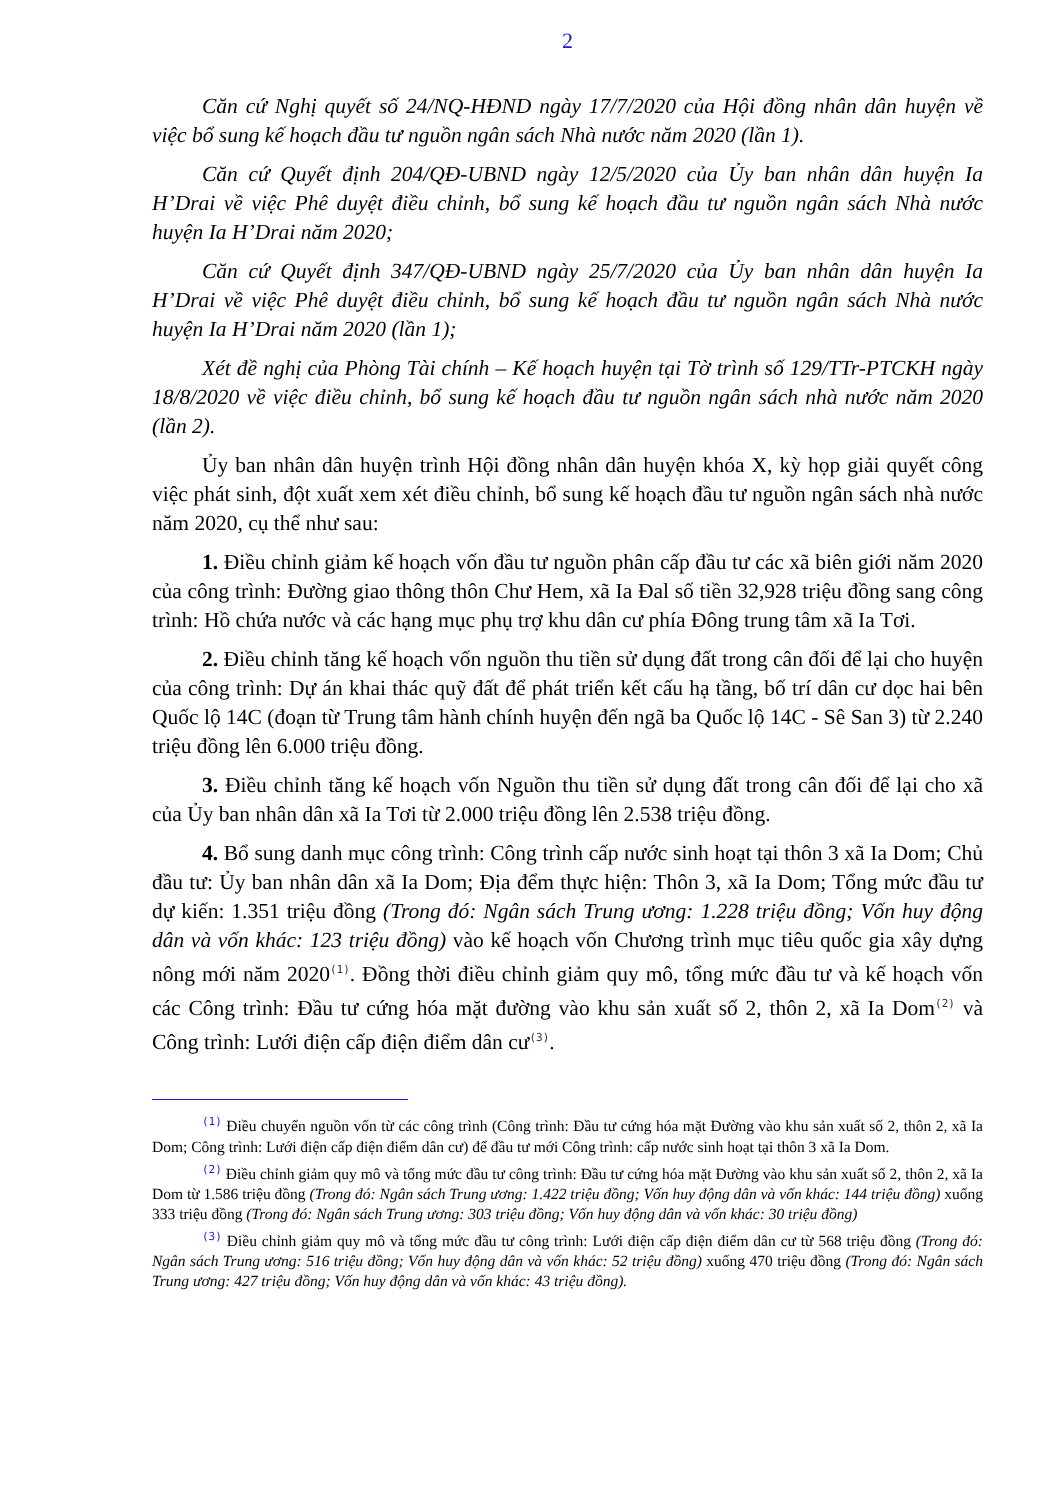2
Căn cứ Nghị quyết số 24/NQ-HĐND ngày 17/7/2020 của Hội đồng nhân dân huyện về việc bổ sung kế hoạch đầu tư nguồn ngân sách Nhà nước năm 2020 (lần 1).
Căn cứ Quyết định 204/QĐ-UBND ngày 12/5/2020 của Ủy ban nhân dân huyện Ia H’Drai về việc Phê duyệt điều chỉnh, bổ sung kế hoạch đầu tư nguồn ngân sách Nhà nước huyện Ia H’Drai năm 2020;
Căn cứ Quyết định 347/QĐ-UBND ngày 25/7/2020 của Ủy ban nhân dân huyện Ia H’Drai về việc Phê duyệt điều chỉnh, bổ sung kế hoạch đầu tư nguồn ngân sách Nhà nước huyện Ia H’Drai năm 2020 (lần 1);
Xét đề nghị của Phòng Tài chính – Kế hoạch huyện tại Tờ trình số 129/TTr-PTCKH ngày 18/8/2020 về việc điều chỉnh, bổ sung kế hoạch đầu tư nguồn ngân sách nhà nước năm 2020 (lần 2).
Ủy ban nhân dân huyện trình Hội đồng nhân dân huyện khóa X, kỳ họp giải quyết công việc phát sinh, đột xuất xem xét điều chỉnh, bổ sung kế hoạch đầu tư nguồn ngân sách nhà nước năm 2020, cụ thể như sau:
1. Điều chỉnh giảm kế hoạch vốn đầu tư nguồn phân cấp đầu tư các xã biên giới năm 2020 của công trình: Đường giao thông thôn Chư Hem, xã Ia Đal số tiền 32,928 triệu đồng sang công trình: Hồ chứa nước và các hạng mục phụ trợ khu dân cư phía Đông trung tâm xã Ia Tơi.
2. Điều chỉnh tăng kế hoạch vốn nguồn thu tiền sử dụng đất trong cân đối để lại cho huyện của công trình: Dự án khai thác quỹ đất để phát triển kết cấu hạ tầng, bố trí dân cư dọc hai bên Quốc lộ 14C (đoạn từ Trung tâm hành chính huyện đến ngã ba Quốc lộ 14C - Sê San 3) từ 2.240 triệu đồng lên 6.000 triệu đồng.
3. Điều chỉnh tăng kế hoạch vốn Nguồn thu tiền sử dụng đất trong cân đối để lại cho xã của Ủy ban nhân dân xã Ia Tơi từ 2.000 triệu đồng lên 2.538 triệu đồng.
4. Bổ sung danh mục công trình: Công trình cấp nước sinh hoạt tại thôn 3 xã Ia Dom; Chủ đầu tư: Ủy ban nhân dân xã Ia Dom; Địa đểm thực hiện: Thôn 3, xã Ia Dom; Tổng mức đầu tư dự kiến: 1.351 triệu đồng (Trong đó: Ngân sách Trung ương: 1.228 triệu đồng; Vốn huy động dân và vốn khác: 123 triệu đồng) vào kế hoạch vốn Chương trình mục tiêu quốc gia xây dựng nông mới năm 2020<sup>(1)</sup>. Đồng thời điều chỉnh giảm quy mô, tổng mức đầu tư và kế hoạch vốn các Công trình: Đầu tư cứng hóa mặt đường vào khu sản xuất số 2, thôn 2, xã Ia Dom<sup>(2)</sup> và Công trình: Lưới điện cấp điện điểm dân cư<sup>(3)</sup>.
<sup>(1)</sup> Điều chuyển nguồn vốn từ các công trình (Công trình: Đầu tư cứng hóa mặt Đường vào khu sản xuất số 2, thôn 2, xã Ia Dom; Công trình: Lưới điện cấp điện điểm dân cư) để đầu tư mới Công trình: cấp nước sinh hoạt tại thôn 3 xã Ia Dom.
<sup>(2)</sup> Điều chỉnh giảm quy mô và tổng mức đầu tư công trình: Đầu tư cứng hóa mặt Đường vào khu sản xuất số 2, thôn 2, xã Ia Dom từ 1.586 triệu đồng (Trong đó: Ngân sách Trung ương: 1.422 triệu đồng; Vốn huy động dân và vốn khác: 144 triệu đồng) xuống 333 triệu đồng (Trong đó: Ngân sách Trung ương: 303 triệu đồng; Vốn huy động dân và vốn khác: 30 triệu đồng)
<sup>(3)</sup> Điều chỉnh giảm quy mô và tổng mức đầu tư công trình: Lưới điện cấp điện điểm dân cư từ 568 triệu đồng (Trong đó: Ngân sách Trung ương: 516 triệu đồng; Vốn huy động dân và vốn khác: 52 triệu đồng) xuống 470 triệu đồng (Trong đó: Ngân sách Trung ương: 427 triệu đồng; Vốn huy động dân và vốn khác: 43 triệu đồng).